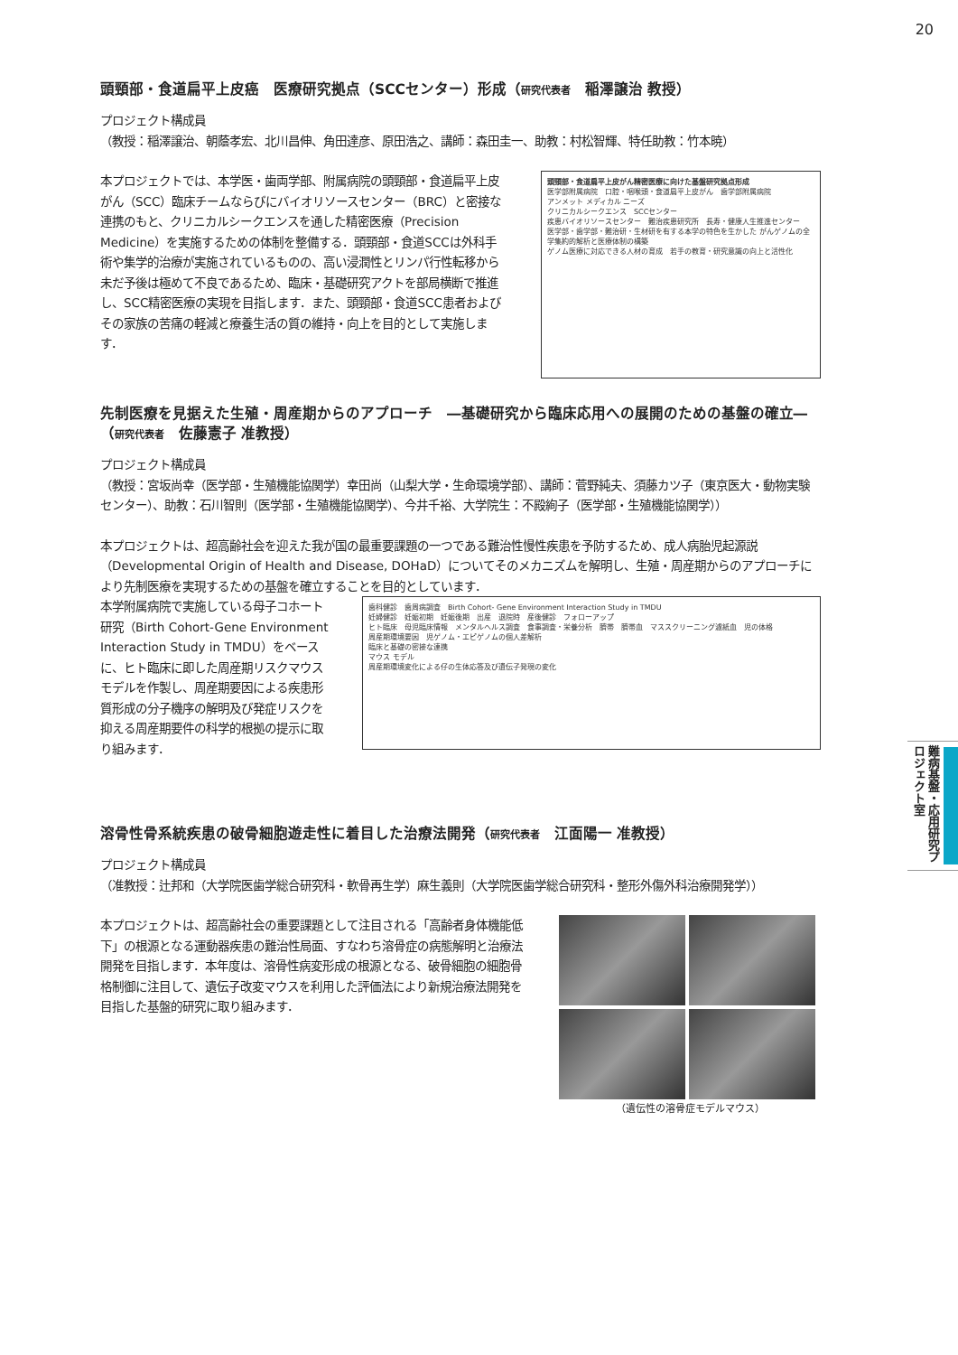20
頭頸部・食道扁平上皮癌　医療研究拠点（SCCセンター）形成（研究代表者　稲澤譲治 教授）
プロジェクト構成員
（教授：稲澤譲治、朝蔭孝宏、北川昌伸、角田達彦、原田浩之、講師：森田圭一、助教：村松智輝、特任助教：竹本暁）
本プロジェクトでは、本学医・歯両学部、附属病院の頭頸部・食道扁平上皮がん（SCC）臨床チームならびにバイオリソースセンター（BRC）と密接な連携のもと、クリニカルシークエンスを通した精密医療（Precision Medicine）を実施するための体制を整備する．頭頸部・食道SCCは外科手術や集学的治療が実施されているものの、高い浸潤性とリンパ行性転移から未だ予後は極めて不良であるため、臨床・基礎研究アクトを部局横断で推進し、SCC精密医療の実現を目指します．また、頭頸部・食道SCC患者およびその家族の苦痛の軽減と療養生活の質の維持・向上を目的として実施します．
頭頸部・食道扁平上皮がん精密医療に向けた基盤研究拠点形成
医学部附属病院　口腔・咽喉頭・食道扁平上皮がん　歯学部附属病院
アンメット メディカル ニーズ
クリニカルシークエンス　SCCセンター
疾患バイオリソースセンター　難治疾患研究所　長寿・健康人生推進センター
医学部・歯学部・難治研・生材研を有する本学の特色を生かした がんゲノムの全学集約的解析と医療体制の構築
ゲノム医療に対応できる人材の育成　若手の教育・研究意識の向上と活性化
先制医療を見据えた生殖・周産期からのアプローチ　―基礎研究から臨床応用への展開のための基盤の確立―
（研究代表者　佐藤憲子 准教授）
プロジェクト構成員
（教授：宮坂尚幸（医学部・生殖機能協関学）幸田尚（山梨大学・生命環境学部）、講師：菅野純夫、須藤カツ子（東京医大・動物実験センター）、助教：石川智則（医学部・生殖機能協関学）、今井千裕、大学院生：不殿絢子（医学部・生殖機能協関学））
本プロジェクトは、超高齢社会を迎えた我が国の最重要課題の一つである難治性慢性疾患を予防するため、成人病胎児起源説（Developmental Origin of Health and Disease, DOHaD）についてそのメカニズムを解明し、生殖・周産期からのアプローチにより先制医療を実現するための基盤を確立することを目的としています．
本学附属病院で実施している母子コホート研究（Birth Cohort-Gene Environment Interaction Study in TMDU）をベースに、ヒト臨床に即した周産期リスクマウスモデルを作製し、周産期要因による疾患形質形成の分子機序の解明及び発症リスクを抑える周産期要件の科学的根拠の提示に取り組みます．
歯科健診　歯周病調査　Birth Cohort- Gene Environment Interaction Study in TMDU
妊婦健診　妊娠初期　妊娠後期　出産　退院時　産後健診　フォローアップ
ヒト臨床　母児臨床情報　メンタルヘルス調査　食事調査・栄養分析　臍帯　臍帯血　マススクリーニング濾紙血　児の体格
周産期環境要因　児ゲノム・エピゲノムの個人差解析
臨床と基礎の密接な連携
マウス モデル
周産期環境変化による仔の生体応答及び遺伝子発現の変化
溶骨性骨系統疾患の破骨細胞遊走性に着目した治療法開発（研究代表者　江面陽一 准教授）
プロジェクト構成員
（准教授：辻邦和（大学院医歯学総合研究科・軟骨再生学）麻生義則（大学院医歯学総合研究科・整形外傷外科治療開発学））
本プロジェクトは、超高齢社会の重要課題として注目される「高齢者身体機能低下」の根源となる運動器疾患の難治性局面、すなわち溶骨症の病態解明と治療法開発を目指します．本年度は、溶骨性病変形成の根源となる、破骨細胞の細胞骨格制御に注目して、遺伝子改変マウスを利用した評価法により新規治療法開発を目指した基盤的研究に取り組みます．
（遺伝性の溶骨症モデルマウス）
難病基盤・応用研究プロジェクト室